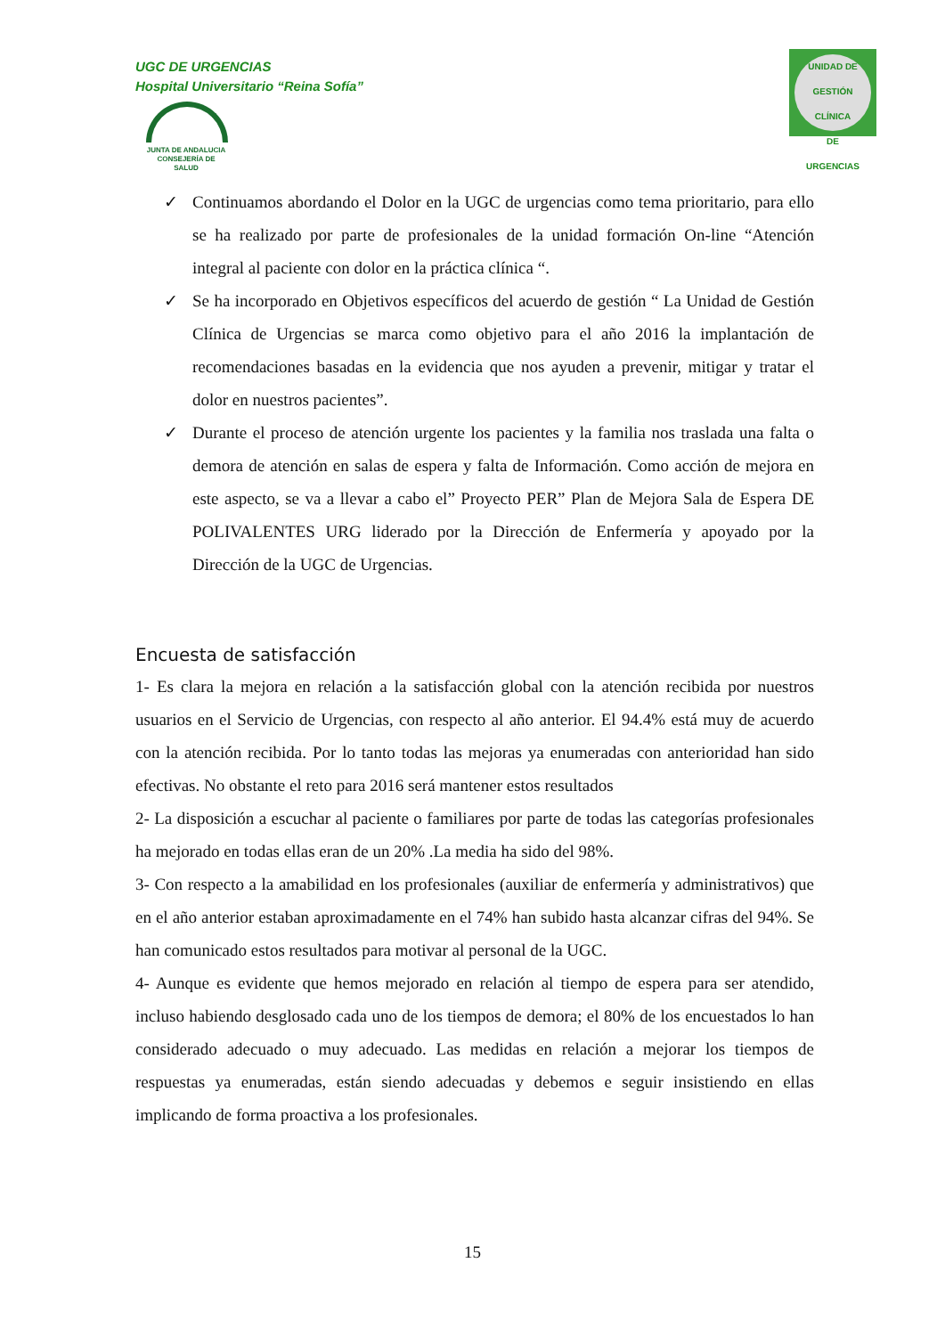UGC DE URGENCIAS
Hospital Universitario “Reina Sofía”
JUNTA DE ANDALUCIA
CONSEJERÍA DE SALUD
UNIDAD DE GESTIÓN CLÍNICA
DE
URGENCIAS
✓ Continuamos abordando el Dolor en la UGC de urgencias como tema prioritario, para ello se ha realizado por parte de profesionales de la unidad formación On-line “Atención integral al paciente con dolor en la práctica clínica “.
✓ Se ha incorporado en Objetivos específicos del acuerdo de gestión “ La Unidad de Gestión Clínica de Urgencias se marca como objetivo para el año 2016 la implantación de recomendaciones basadas en la evidencia que nos ayuden a prevenir, mitigar y tratar el dolor en nuestros pacientes”.
✓ Durante el proceso de atención urgente los pacientes y la familia nos traslada una falta o demora de atención en salas de espera y falta de Información. Como acción de mejora en este aspecto, se va a llevar a cabo el” Proyecto PER” Plan de Mejora Sala de Espera DE POLIVALENTES URG liderado por la Dirección de Enfermería y apoyado por la Dirección de la UGC de Urgencias.
Encuesta de satisfacción
1- Es clara la mejora en relación a la satisfacción global con la atención recibida por nuestros usuarios en el Servicio de Urgencias, con respecto al año anterior. El 94.4% está muy de acuerdo con la atención recibida. Por lo tanto todas las mejoras ya enumeradas con anterioridad han sido efectivas. No obstante el reto para 2016 será mantener estos resultados
2- La disposición a escuchar al paciente o familiares por parte de todas las categorías profesionales ha mejorado en todas ellas eran de un 20% .La media ha sido del 98%.
3- Con respecto a la amabilidad en los profesionales (auxiliar de enfermería y administrativos) que en el año anterior estaban aproximadamente en el 74% han subido hasta alcanzar cifras del 94%. Se han comunicado estos resultados para motivar al personal de la UGC.
4- Aunque es evidente que hemos mejorado en relación al tiempo de espera para ser atendido, incluso habiendo desglosado cada uno de los tiempos de demora; el 80% de los encuestados lo han considerado adecuado o muy adecuado. Las medidas en relación a mejorar los tiempos de respuestas ya enumeradas, están siendo adecuadas y debemos e seguir insistiendo en ellas implicando de forma proactiva a los profesionales.
15